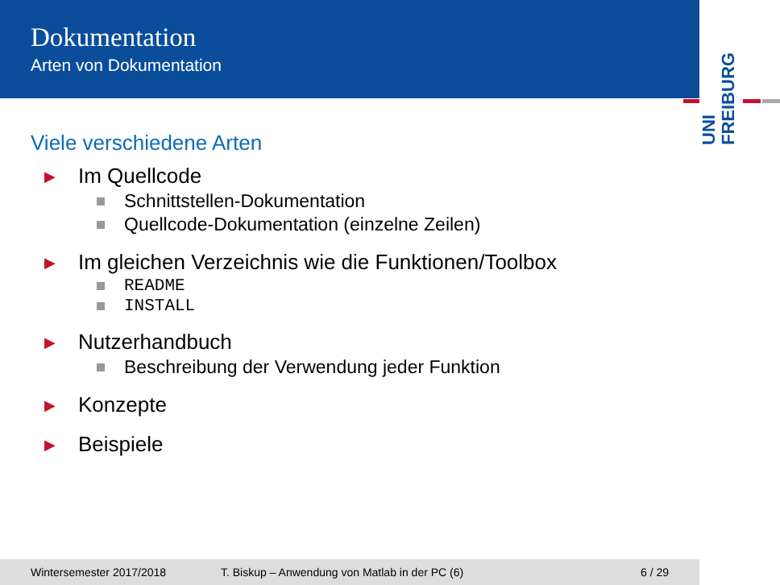Dokumentation
Arten von Dokumentation
UNI FREIBURG
Viele verschiedene Arten
▶ Im Quellcode
Schnittstellen-Dokumentation
Quellcode-Dokumentation (einzelne Zeilen)
▶ Im gleichen Verzeichnis wie die Funktionen/Toolbox
README
INSTALL
▶ Nutzerhandbuch
Beschreibung der Verwendung jeder Funktion
▶ Konzepte
▶ Beispiele
Wintersemester 2017/2018 T. Biskup – Anwendung von Matlab in der PC (6) 6 / 29